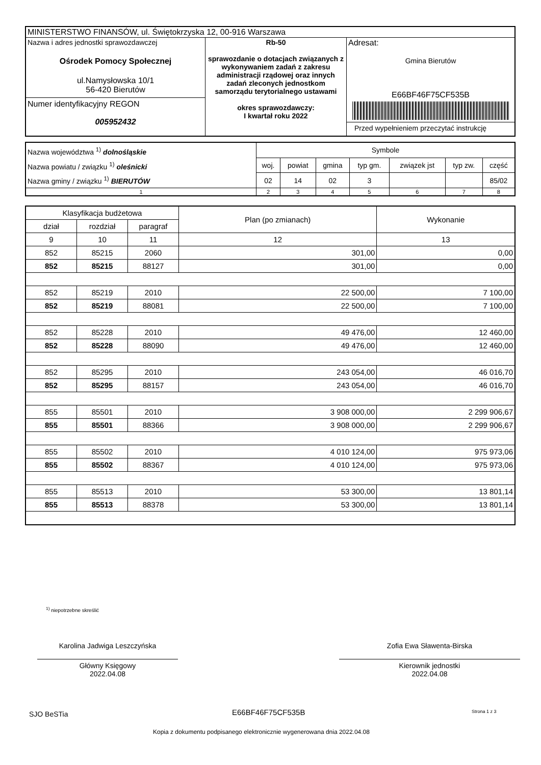| MINISTERSTWO FINANSÓW, ul. Świętokrzyska 12, 00-916 Warszawa | | |
| Nazwa i adres jednostki sprawozdawczej Ośrodek Pomocy Społecznej ul.Namysłowska 10/1 56-420 Bierutów Numer identyfikacyjny REGON 005952432 | Rb-50 sprawozdanie o dotacjach związanych z wykonywaniem zadań z zakresu administracji rządowej oraz innych zadań zleconych jednostkom samorządu terytorialnego ustawami okres sprawozdawczy: I kwartał roku 2022 | Adresat: Gmina Bierutów E66BF46F75CF535B Przed wypełnieniem przeczytać instrukcję |
| Nazwa województwa <sup>1)</sup> dolnośląskie Nazwa powiatu / związku <sup>1)</sup> oleśnicki Nazwa gminy / związku <sup>1)</sup> BIERUTÓW | Symbole | | | | | | |
| | woj. | powiat | gmina | typ gm. | związek jst | typ zw. | część |
| | 02 | 14 | 02 | 3 | | | 85/02 |
| 1 | 2 | 3 | 4 | 5 | 6 | 7 | 8 |
| Klasyfikacja budżetowa | | | Plan (po zmianach) | Wykonanie |
| dział | rozdział | paragraf | | |
| 9 | 10 | 11 | 12 | 13 |
| 852 | 85215 | 2060 | 301,00 | 0,00 |
| 852 | 85215 | 88127 | 301,00 | 0,00 |
| 852 | 85219 | 2010 | 22 500,00 | 7 100,00 |
| 852 | 85219 | 88081 | 22 500,00 | 7 100,00 |
| 852 | 85228 | 2010 | 49 476,00 | 12 460,00 |
| 852 | 85228 | 88090 | 49 476,00 | 12 460,00 |
| 852 | 85295 | 2010 | 243 054,00 | 46 016,70 |
| 852 | 85295 | 88157 | 243 054,00 | 46 016,70 |
| 855 | 85501 | 2010 | 3 908 000,00 | 2 299 906,67 |
| 855 | 85501 | 88366 | 3 908 000,00 | 2 299 906,67 |
| 855 | 85502 | 2010 | 4 010 124,00 | 975 973,06 |
| 855 | 85502 | 88367 | 4 010 124,00 | 975 973,06 |
| 855 | 85513 | 2010 | 53 300,00 | 13 801,14 |
| 855 | 85513 | 88378 | 53 300,00 | 13 801,14 |
<sup>1)</sup> niepotrzebne skreślić
Karolina Jadwiga Leszczyńska
Główny Księgowy
2022.04.08
Zofia Ewa Sławenta-Birska
Kierownik jednostki
2022.04.08
SJO BeSTia E66BF46F75CF535B Strona 1 z 3
Kopia z dokumentu podpisanego elektronicznie wygenerowana dnia 2022.04.08